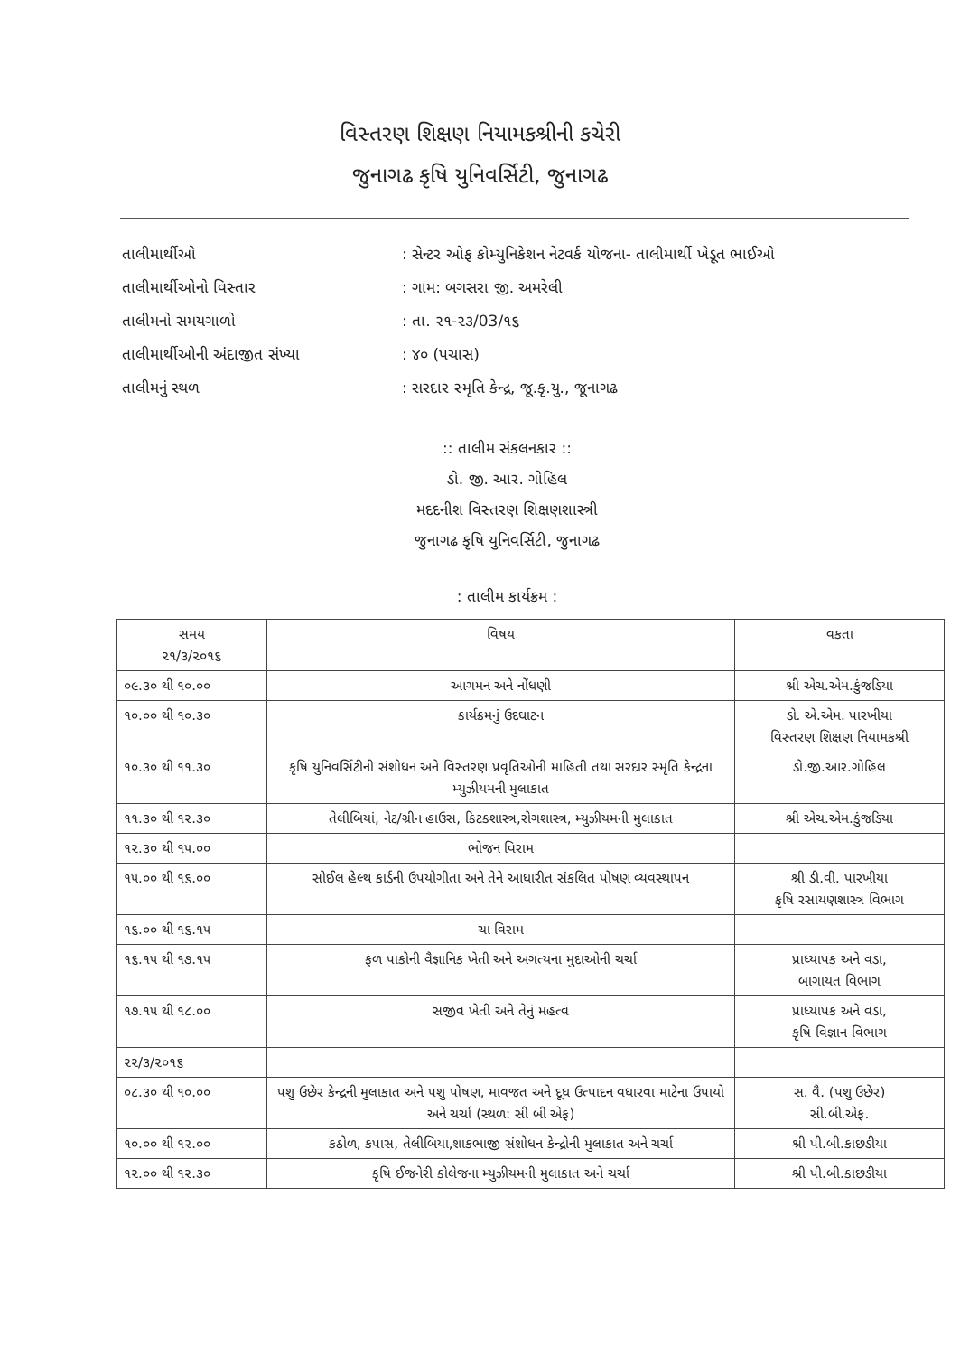વિસ્તરણ શિક્ષણ નિયામકશ્રીની કચેરી
જુનાગઢ કૃષિ યુનિવર્સિટી, જુનાગઢ
તાલીમાર્થીઓ: સેન્ટર ઓફ કોમ્યુનિકેશન નેટવર્ક યોજના- તાલીમાર્થી ખેડૂત ભાઈઓ
તાલીમાર્થીઓનો વિસ્તાર: ગામ: બગસરા જી. અમરેલી
તાલીમનો સમયગાળો: તા. ૨૧-૨૩/03/૧૬
તાલીમાર્થીઓની અંદાજીત સંખ્યા: ૪૦ (પચાસ)
તાલીમનું સ્થળ: સરદાર સ્મૃતિ કેન્દ્ર, જૂ.કૃ.યુ., જૂનાગઢ
:: તાલીમ સંકલનકાર ::
ડો. જી. આર. ગોહિલ
મદદનીશ વિસ્તરણ શિક્ષણશાસ્ત્રી
જુનાગઢ કૃષિ યુનિવર્સિટી, જુનાગઢ
: તાલીમ કાર્યક્રમ :
| સમય ૨૧/૩/૨૦૧૬ | વિષય | વકતા |
| --- | --- | --- |
| ૦૯.૩૦ થી ૧૦.૦૦ | આગમન અને નોંધણી | શ્રી એચ.એમ.કુંજડિયા |
| ૧૦.૦૦ થી ૧૦.૩૦ | કાર્યક્રમનું ઉદઘાટન | ડો. એ.એમ. પારખીયા વિસ્તરણ શિક્ષણ નિયામકશ્રી |
| ૧૦.૩૦ થી ૧૧.૩૦ | કૃષિ યુનિવર્સિટીની સંશોધન અને વિસ્તરણ પ્રવૃતિઓની માહિતી તથા સરદાર સ્મૃતિ કેન્દ્રના મ્યુઝીયમની મુલાકાત | ડો.જી.આર.ગોહિલ |
| ૧૧.૩૦ થી ૧૨.૩૦ | તેલીબિયાં, નેટ/ગ્રીન હાઉસ, કિટકશાસ્ત્ર,રોગશાસ્ત્ર, મ્યુઝીયમની મુલાકાત | શ્રી એચ.એમ.કુંજડિયા |
| ૧૨.૩૦ થી ૧૫.૦૦ | ભોજન વિરામ | |
| ૧૫.૦૦ થી ૧૬.૦૦ | સોઈલ હેલ્થ કાર્ડની ઉપયોગીતા અને તેને આધારીત સંકલિત પોષણ વ્યવસ્થાપન | શ્રી ડી.વી. પારખીયા કૃષિ રસાયણશાસ્ત્ર વિભાગ |
| ૧૬.૦૦ થી ૧૬.૧૫ | ચા વિરામ | |
| ૧૬.૧૫ થી ૧૭.૧૫ | ફળ પાકોની વૈજ્ઞાનિક ખેતી અને અગત્યના મુદાઓની ચર્ચા | પ્રાધ્યાપક અને વડા, બાગાયત વિભાગ |
| ૧૭.૧૫ થી ૧૮.૦૦ | સજીવ ખેતી અને તેનું મહત્વ | પ્રાધ્યાપક અને વડા, કૃષિ વિજ્ઞાન વિભાગ |
| ૨૨/૩/૨૦૧૬ | | |
| ૦૮.૩૦ થી ૧૦.૦૦ | પશુ ઉછેર કેન્દ્રની મુલાકાત અને પશુ પોષણ, માવજત અને દૂધ ઉત્પાદન વધારવા માટેના ઉપાયો અને ચર્ચા (સ્થળ: સી બી એફ) | સ. વૈ. (પશુ ઉછેર) સી.બી.એફ. |
| ૧૦.૦૦ થી ૧૨.૦૦ | કઠોળ, કપાસ, તેલીબિયા,શાકભાજી સંશોધન કેન્દ્રોની મુલાકાત અને ચર્ચા | શ્રી પી.બી.કાછડીયા |
| ૧૨.૦૦ થી ૧૨.૩૦ | કૃષિ ઈજનેરી કોલેજના મ્યુઝીયમની મુલાકાત અને ચર્ચા | શ્રી પી.બી.કાછડીયા |